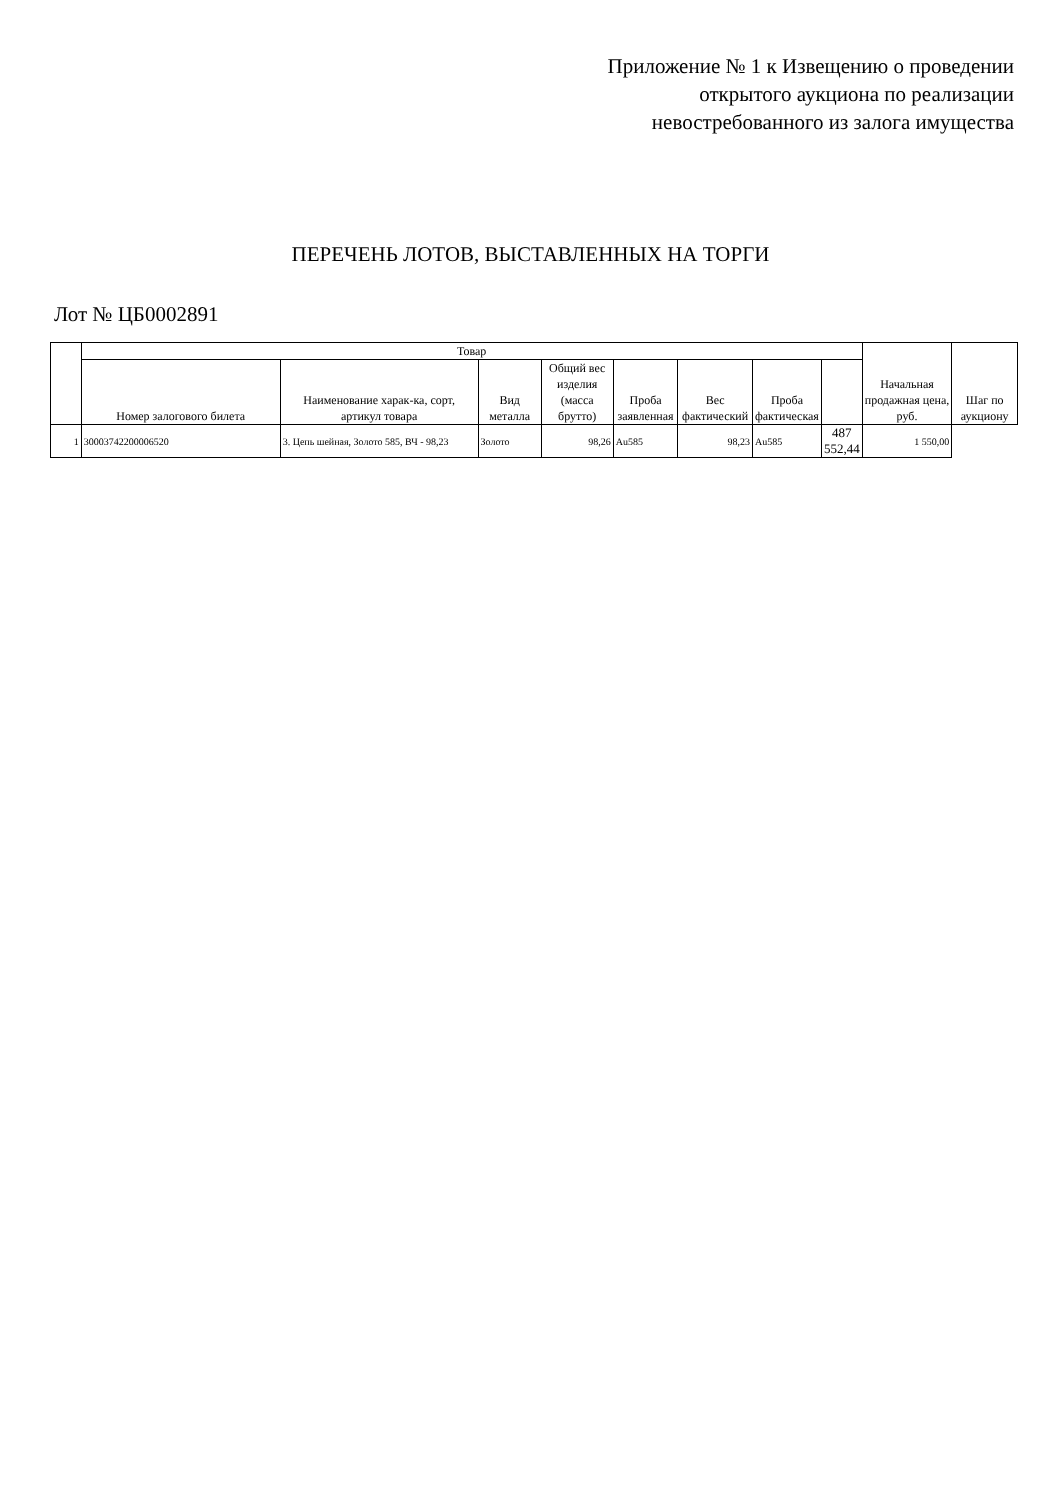Приложение № 1 к Извещению о проведении
открытого аукциона по реализации
невостребованного из залога имущества
ПЕРЕЧЕНЬ ЛОТОВ, ВЫСТАВЛЕННЫХ НА ТОРГИ
Лот № ЦБ0002891
| | Товар | | | | | | | | Начальная продажная цена, руб. | Шаг по аукциону |
| --- | --- | --- | --- | --- | --- | --- | --- | --- | --- | --- |
| | Номер залогового билета | Наименование харак-ка, сорт, артикул товара | Вид металла | Общий вес изделия (масса брутто) | Проба заявленная | Вес фактический | Проба фактическая | | | |
| 1 | 30003742200006520 | 3. Цепь шейная, Золото 585, ВЧ - 98,23 | Золото | 98,26 | Au585 | 98,23 | Au585 | 487 552,44 | 1 550,00 | |